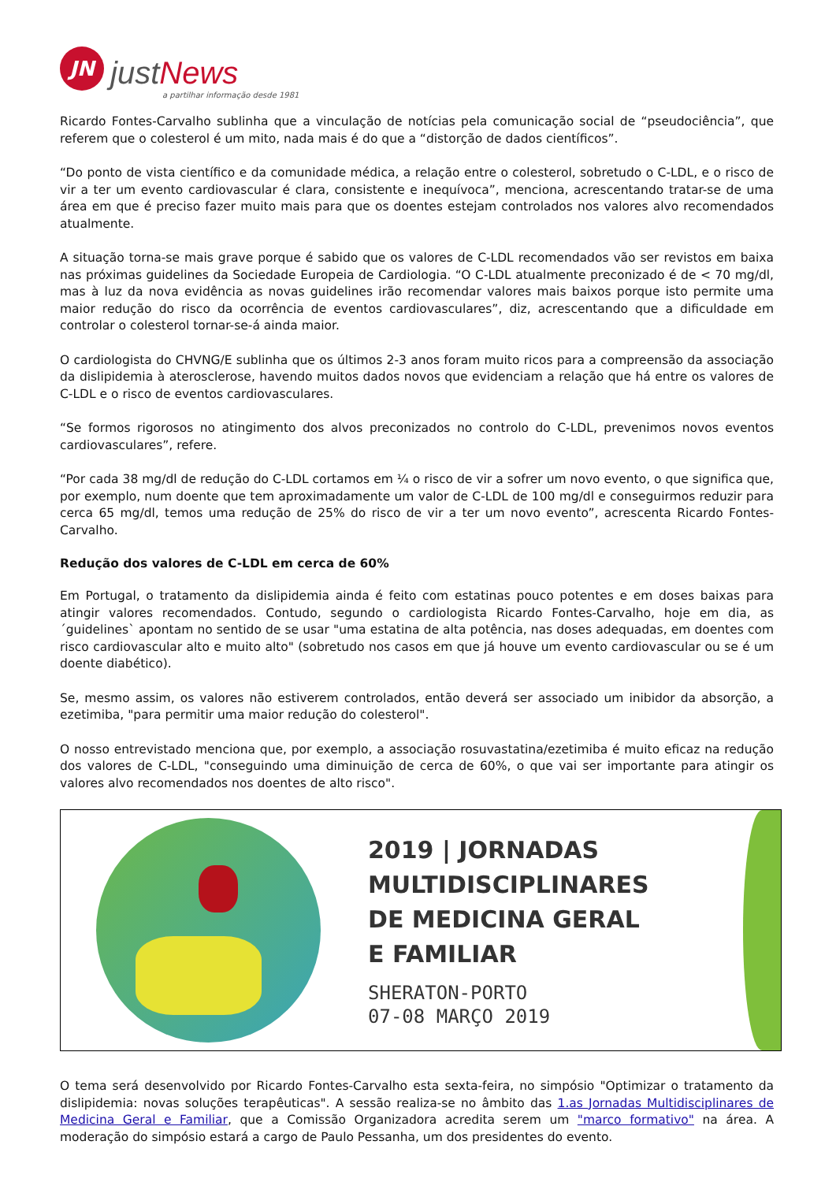JN
justNews
a partilhar informação desde 1981
Ricardo Fontes-Carvalho sublinha que a vinculação de notícias pela comunicação social de “pseudociência”, que referem que o colesterol é um mito, nada mais é do que a “distorção de dados científicos”.
“Do ponto de vista científico e da comunidade médica, a relação entre o colesterol, sobretudo o C-LDL, e o risco de vir a ter um evento cardiovascular é clara, consistente e inequívoca”, menciona, acrescentando tratar-se de uma área em que é preciso fazer muito mais para que os doentes estejam controlados nos valores alvo recomendados atualmente.
A situação torna-se mais grave porque é sabido que os valores de C-LDL recomendados vão ser revistos em baixa nas próximas guidelines da Sociedade Europeia de Cardiologia. “O C-LDL atualmente preconizado é de < 70 mg/dl, mas à luz da nova evidência as novas guidelines irão recomendar valores mais baixos porque isto permite uma maior redução do risco da ocorrência de eventos cardiovasculares”, diz, acrescentando que a dificuldade em controlar o colesterol tornar-se-á ainda maior.
O cardiologista do CHVNG/E sublinha que os últimos 2-3 anos foram muito ricos para a compreensão da associação da dislipidemia à aterosclerose, havendo muitos dados novos que evidenciam a relação que há entre os valores de C-LDL e o risco de eventos cardiovasculares.
“Se formos rigorosos no atingimento dos alvos preconizados no controlo do C-LDL, prevenimos novos eventos cardiovasculares”, refere.
“Por cada 38 mg/dl de redução do C-LDL cortamos em ¼ o risco de vir a sofrer um novo evento, o que significa que, por exemplo, num doente que tem aproximadamente um valor de C-LDL de 100 mg/dl e conseguirmos reduzir para cerca 65 mg/dl, temos uma redução de 25% do risco de vir a ter um novo evento”, acrescenta Ricardo Fontes-Carvalho.
Redução dos valores de C-LDL em cerca de 60%
Em Portugal, o tratamento da dislipidemia ainda é feito com estatinas pouco potentes e em doses baixas para atingir valores recomendados. Contudo, segundo o cardiologista Ricardo Fontes-Carvalho, hoje em dia, as ´guidelines` apontam no sentido de se usar "uma estatina de alta potência, nas doses adequadas, em doentes com risco cardiovascular alto e muito alto" (sobretudo nos casos em que já houve um evento cardiovascular ou se é um doente diabético).
Se, mesmo assim, os valores não estiverem controlados, então deverá ser associado um inibidor da absorção, a ezetimiba, "para permitir uma maior redução do colesterol".
O nosso entrevistado menciona que, por exemplo, a associação rosuvastatina/ezetimiba é muito eficaz na redução dos valores de C-LDL, "conseguindo uma diminuição de cerca de 60%, o que vai ser importante para atingir os valores alvo recomendados nos doentes de alto risco".
2019 | JORNADAS
MULTIDISCIPLINARES
DE MEDICINA GERAL
E FAMILIAR
SHERATON-PORTO
07-08 MARÇO 2019
O tema será desenvolvido por Ricardo Fontes-Carvalho esta sexta-feira, no simpósio "Optimizar o tratamento da dislipidemia: novas soluções terapêuticas". A sessão realiza-se no âmbito das 1.as Jornadas Multidisciplinares de Medicina Geral e Familiar, que a Comissão Organizadora acredita serem um "marco formativo" na área. A moderação do simpósio estará a cargo de Paulo Pessanha, um dos presidentes do evento.